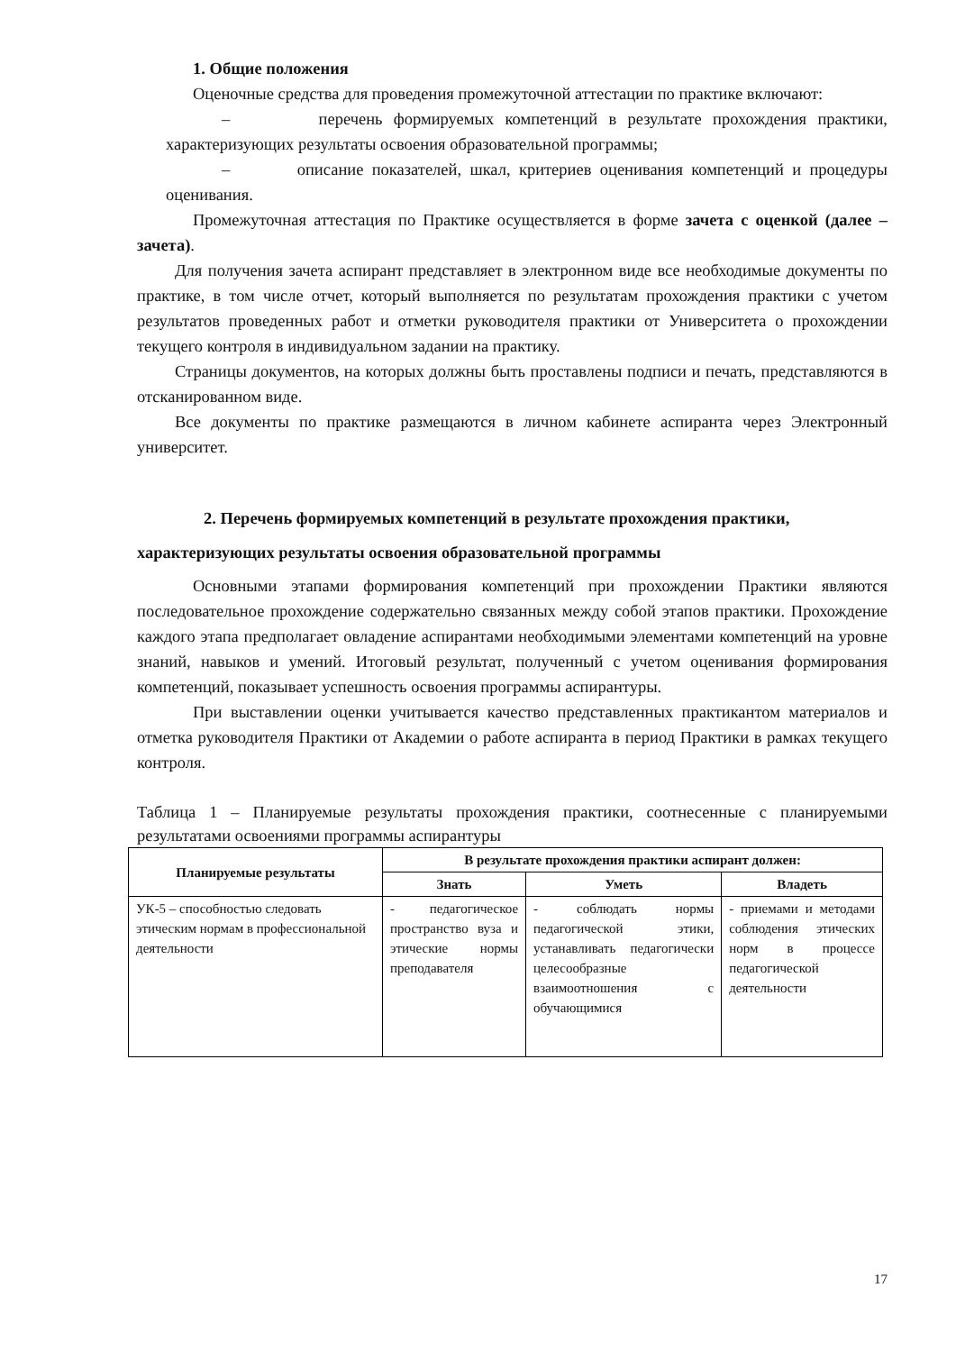1. Общие положения
Оценочные средства для проведения промежуточной аттестации по практике включают:
– перечень формируемых компетенций в результате прохождения практики, характеризующих результаты освоения образовательной программы;
– описание показателей, шкал, критериев оценивания компетенций и процедуры оценивания.
Промежуточная аттестация по Практике осуществляется в форме зачета с оценкой (далее – зачета).
Для получения зачета аспирант представляет в электронном виде все необходимые документы по практике, в том числе отчет, который выполняется по результатам прохождения практики с учетом результатов проведенных работ и отметки руководителя практики от Университета о прохождении текущего контроля в индивидуальном задании на практику.
Страницы документов, на которых должны быть проставлены подписи и печать, представляются в отсканированном виде.
Все документы по практике размещаются в личном кабинете аспиранта через Электронный университет.
2. Перечень формируемых компетенций в результате прохождения практики, характеризующих результаты освоения образовательной программы
Основными этапами формирования компетенций при прохождении Практики являются последовательное прохождение содержательно связанных между собой этапов практики. Прохождение каждого этапа предполагает овладение аспирантами необходимыми элементами компетенций на уровне знаний, навыков и умений. Итоговый результат, полученный с учетом оценивания формирования компетенций, показывает успешность освоения программы аспирантуры.
При выставлении оценки учитывается качество представленных практикантом материалов и отметка руководителя Практики от Академии о работе аспиранта в период Практики в рамках текущего контроля.
Таблица 1 – Планируемые результаты прохождения практики, соотнесенные с планируемыми результатами освоениями программы аспирантуры
| Планируемые результаты | В результате прохождения практики аспирант должен: | | |
| --- | --- | --- | --- |
| | Знать | Уметь | Владеть |
| УК-5 – способностью следовать этическим нормам в профессиональной деятельности | - педагогическое пространство вуза и этические нормы преподавателя | - соблюдать нормы педагогической этики, устанавливать педагогически целесообразные взаимоотношения с обучающимися | - приемами и методами соблюдения этических норм в процессе педагогической деятельности |
17